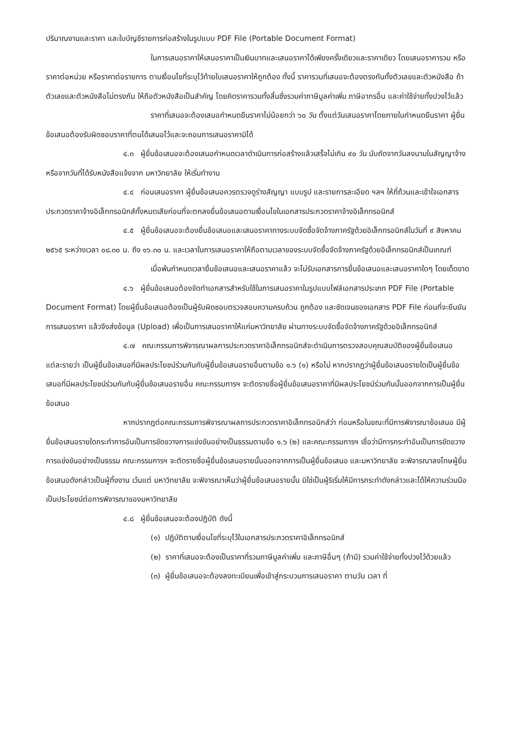ปริมาณงานและราคา และใบบัญชีรายการก่อสร้างในรูปแบบ PDF File (Portable Document Format)
ในการเสนอราคาให้เสนอราคาเป็นเงินบาทและเสนอราคาได้เพียงครั้งเดียวและราคาเดียว โดยเสนอราคารวม หรือราคาต่อหน่วย หรือราคาต่อรายการ ตามเงื่อนไขที่ระบุไว้ท้ายใบเสนอราคาให้ถูกต้อง ทั้งนี้ ราคารวมที่เสนอจะต้องตรงกันทั้งตัวเลขและตัวหนังสือ ถ้าตัวเลขและตัวหนังสือไม่ตรงกัน ให้ถือตัวหนังสือเป็นสำคัญ โดยคิดราคารวมทั้งสิ้นซึ่งรวมค่าภาษีมูลค่าเพิ่ม ภาษีอากรอื่น และค่าใช้จ่ายทั้งปวงไว้แล้ว
ราคาที่เสนอจะต้องเสนอกำหนดยืนราคาไม่น้อยกว่า ๖๐ วัน ตั้งแต่วันเสนอราคาโดยภายในกำหนดยืนราคา ผู้ยื่นข้อเสนอต้องรับผิดชอบราคาที่ตนได้เสนอไว้และจะถอนการเสนอราคามิได้
๔.๓ ผู้ยื่นข้อเสนอจะต้องเสนอกำหนดเวลาดำเนินการก่อสร้างแล้วเสร็จไม่เกิน ๙๐ วัน นับถัดจากวันลงนามในสัญญาจ้างหรือจากวันที่ได้รับหนังสือแจ้งจาก มหาวิทยาลัย ให้เริ่มทำงาน
๔.๔ ก่อนเสนอราคา ผู้ยื่นข้อเสนอควรตรวจดูร่างสัญญา แบบรูป และรายการละเอียด ฯลฯ ให้ถี่ถ้วนและเข้าใจเอกสารประกวดราคาจ้างอิเล็กทรอนิกส์ทั้งหมดเสียก่อนที่จะตกลงยื่นข้อเสนอตามเงื่อนไขในเอกสารประกวดราคาจ้างอิเล็กทรอนิกส์
๔.๕ ผู้ยื่นข้อเสนอจะต้องยื่นข้อเสนอและเสนอราคาทางระบบจัดซื้อจัดจ้างภาครัฐด้วยอิเล็กทรอนิกส์ในวันที่ ๙ สิงหาคม ๒๕๖๕ ระหว่างเวลา ๐๘.๓๐ น. ถึง ๑๖.๓๐ น. และเวลาในการเสนอราคาให้ถือตามเวลาของระบบจัดซื้อจัดจ้างภาครัฐด้วยอิเล็กทรอนิกส์เป็นเกณฑ์
เมื่อพ้นกำหนดเวลายื่นข้อเสนอและเสนอราคาแล้ว จะไม่รับเอกสารการยื่นข้อเสนอและเสนอราคาใดๆ โดยเด็ดขาด
๔.๖ ผู้ยื่นข้อเสนอต้องจัดทำเอกสารสำหรับใช้ในการเสนอราคาในรูปแบบไฟล์เอกสารประเภท PDF File (Portable Document Format) โดยผู้ยื่นข้อเสนอต้องเป็นผู้รับผิดชอบตรวจสอบความครบถ้วน ถูกต้อง และชัดเจนของเอกสาร PDF File ก่อนที่จะยืนยันการเสนอราคา แล้วจึงส่งข้อมูล (Upload) เพื่อเป็นการเสนอราคาให้แก่มหาวิทยาลัย ผ่านทางระบบจัดซื้อจัดจ้างภาครัฐด้วยอิเล็กทรอนิกส์
๔.๗ คณะกรรมการพิจารณาผลการประกวดราคาอิเล็กทรอนิกส์จะดำเนินการตรวจสอบคุณสมบัติของผู้ยื่นข้อเสนอแต่ละรายว่า เป็นผู้ยื่นข้อเสนอที่มีผลประโยชน์ร่วมกันกับผู้ยื่นข้อเสนอรายอื่นตามข้อ ๑.๖ (๑) หรือไม่ หากปรากฏว่าผู้ยื่นข้อเสนอรายใดเป็นผู้ยื่นข้อเสนอที่มีผลประโยชน์ร่วมกันกับผู้ยื่นข้อเสนอรายอื่น คณะกรรมการฯ จะตัดรายชื่อผู้ยื่นข้อเสนอราคาที่มีผลประโยชน์ร่วมกันนั้นออกจากการเป็นผู้ยื่นข้อเสนอ
หากปรากฏต่อคณะกรรมการพิจารณาผลการประกวดราคาอิเล็กทรอนิกส์ว่า ก่อนหรือในขณะที่มีการพิจารณาข้อเสนอ มีผู้ยื่นข้อเสนอรายใดกระทำการอันเป็นการขัดขวางการแข่งขันอย่างเป็นธรรมตามข้อ ๑.๖ (๒) และคณะกรรมการฯ เชื่อว่ามีการกระทำอันเป็นการขัดขวางการแข่งขันอย่างเป็นธรรม คณะกรรมการฯ จะตัดรายชื่อผู้ยื่นข้อเสนอรายนั้นออกจากการเป็นผู้ยื่นข้อเสนอ และมหาวิทยาลัย จะพิจารณาลงโทษผู้ยื่นข้อเสนอดังกล่าวเป็นผู้ทิ้งงาน เว้นแต่ มหาวิทยาลัย จะพิจารณาเห็นว่าผู้ยื่นข้อเสนอรายนั้น มิใช่เป็นผู้ริเริ่มให้มีการกระทำดังกล่าวและได้ให้ความร่วมมือเป็นประโยชน์ต่อการพิจารณาของมหาวิทยาลัย
๔.๘ ผู้ยื่นข้อเสนอจะต้องปฏิบัติ ดังนี้
(๑) ปฏิบัติตามเงื่อนไขที่ระบุไว้ในเอกสารประกวดราคาอิเล็กทรอนิกส์
(๒) ราคาที่เสนอจะต้องเป็นราคาที่รวมภาษีมูลค่าเพิ่ม และภาษีอื่นๆ (ถ้ามี) รวมค่าใช้จ่ายทั้งปวงไว้ด้วยแล้ว
(๓) ผู้ยื่นข้อเสนอจะต้องลงทะเบียนเพื่อเข้าสู่กระบวนการเสนอราคา ตามวัน เวลา ที่